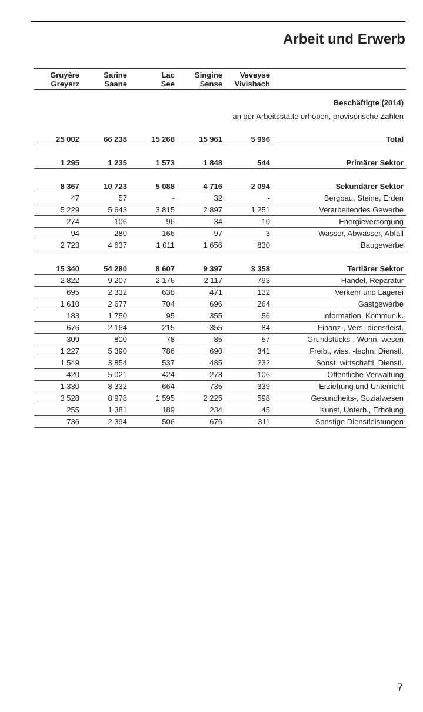Arbeit und Erwerb
| Gruyère Greyerz | Sarine Saane | Lac See | Singine Sense | Veveyse Vivisbach | |
| --- | --- | --- | --- | --- | --- |
| Beschäftigte (2014) | | | | | |
| an der Arbeitsstätte erhoben, provisorische Zahlen | | | | | |
| 25 002 | 66 238 | 15 268 | 15 961 | 5 996 | Total |
| 1 295 | 1 235 | 1 573 | 1 848 | 544 | Primärer Sektor |
| 8 367 | 10 723 | 5 088 | 4 716 | 2 094 | Sekundärer Sektor |
| 47 | 57 | - | 32 | - | Bergbau, Steine, Erden |
| 5 229 | 5 643 | 3 815 | 2 897 | 1 251 | Verarbeitendes Gewerbe |
| 274 | 106 | 96 | 34 | 10 | Energieversorgung |
| 94 | 280 | 166 | 97 | 3 | Wasser, Abwasser, Abfall |
| 2 723 | 4 637 | 1 011 | 1 656 | 830 | Baugewerbe |
| 15 340 | 54 280 | 8 607 | 9 397 | 3 358 | Tertiärer Sektor |
| 2 822 | 9 207 | 2 176 | 2 117 | 793 | Handel, Reparatur |
| 695 | 2 332 | 638 | 471 | 132 | Verkehr und Lagerei |
| 1 610 | 2 677 | 704 | 696 | 264 | Gastgewerbe |
| 183 | 1 750 | 95 | 355 | 56 | Information, Kommunik. |
| 676 | 2 164 | 215 | 355 | 84 | Finanz-, Vers.-dienstleist. |
| 309 | 800 | 78 | 85 | 57 | Grundstücks-, Wohn.-wesen |
| 1 227 | 5 390 | 786 | 690 | 341 | Freib., wiss. -techn. Dienstl. |
| 1 549 | 3 854 | 537 | 485 | 232 | Sonst. wirtschaftl. Dienstl. |
| 420 | 5 021 | 424 | 273 | 106 | Öffentliche Verwaltung |
| 1 330 | 8 332 | 664 | 735 | 339 | Erziehung und Unterricht |
| 3 528 | 8 978 | 1 595 | 2 225 | 598 | Gesundheits-, Sozialwesen |
| 255 | 1 381 | 189 | 234 | 45 | Kunst, Unterh., Erholung |
| 736 | 2 394 | 506 | 676 | 311 | Sonstige Dienstleistungen |
7